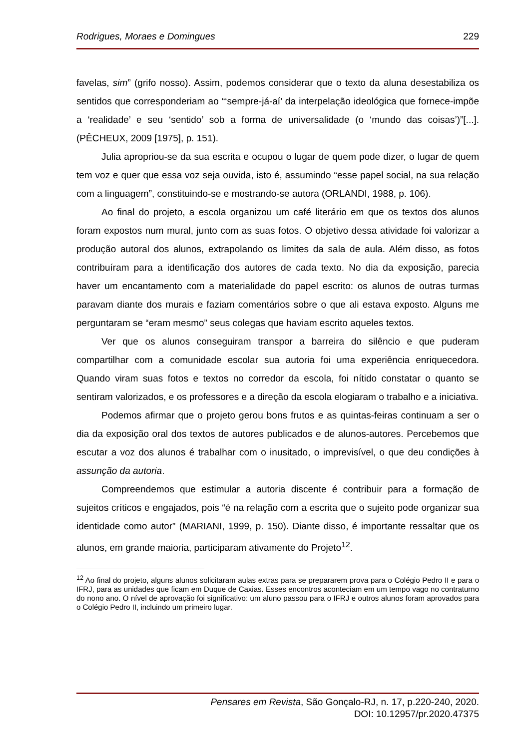Rodrigues, Moraes e Domingues 229
favelas, sim” (grifo nosso). Assim, podemos considerar que o texto da aluna desestabiliza os sentidos que corresponderiam ao “‘sempre-já-aí’ da interpelação ideológica que fornece-impõe a ‘realidade’ e seu ‘sentido’ sob a forma de universalidade (o ‘mundo das coisas’)”[...]. (PÊCHEUX, 2009 [1975], p. 151).
Julia apropriou-se da sua escrita e ocupou o lugar de quem pode dizer, o lugar de quem tem voz e quer que essa voz seja ouvida, isto é, assumindo “esse papel social, na sua relação com a linguagem”, constituindo-se e mostrando-se autora (ORLANDI, 1988, p. 106).
Ao final do projeto, a escola organizou um café literário em que os textos dos alunos foram expostos num mural, junto com as suas fotos. O objetivo dessa atividade foi valorizar a produção autoral dos alunos, extrapolando os limites da sala de aula. Além disso, as fotos contribuíram para a identificação dos autores de cada texto. No dia da exposição, parecia haver um encantamento com a materialidade do papel escrito: os alunos de outras turmas paravam diante dos murais e faziam comentários sobre o que ali estava exposto. Alguns me perguntaram se “eram mesmo” seus colegas que haviam escrito aqueles textos.
Ver que os alunos conseguiram transpor a barreira do silêncio e que puderam compartilhar com a comunidade escolar sua autoria foi uma experiência enriquecedora. Quando viram suas fotos e textos no corredor da escola, foi nítido constatar o quanto se sentiram valorizados, e os professores e a direção da escola elogiaram o trabalho e a iniciativa.
Podemos afirmar que o projeto gerou bons frutos e as quintas-feiras continuam a ser o dia da exposição oral dos textos de autores publicados e de alunos-autores. Percebemos que escutar a voz dos alunos é trabalhar com o inusitado, o imprevisível, o que deu condições à assunção da autoria.
Compreendemos que estimular a autoria discente é contribuir para a formação de sujeitos críticos e engajados, pois “é na relação com a escrita que o sujeito pode organizar sua identidade como autor” (MARIANI, 1999, p. 150). Diante disso, é importante ressaltar que os alunos, em grande maioria, participaram ativamente do Projeto<sup>12</sup>.
<sup>12</sup> Ao final do projeto, alguns alunos solicitaram aulas extras para se prepararem prova para o Colégio Pedro II e para o IFRJ, para as unidades que ficam em Duque de Caxias. Esses encontros aconteciam em um tempo vago no contraturno do nono ano. O nível de aprovação foi significativo: um aluno passou para o IFRJ e outros alunos foram aprovados para o Colégio Pedro II, incluindo um primeiro lugar.
Pensares em Revista, São Gonçalo-RJ, n. 17, p.220-240, 2020.
DOI: 10.12957/pr.2020.47375